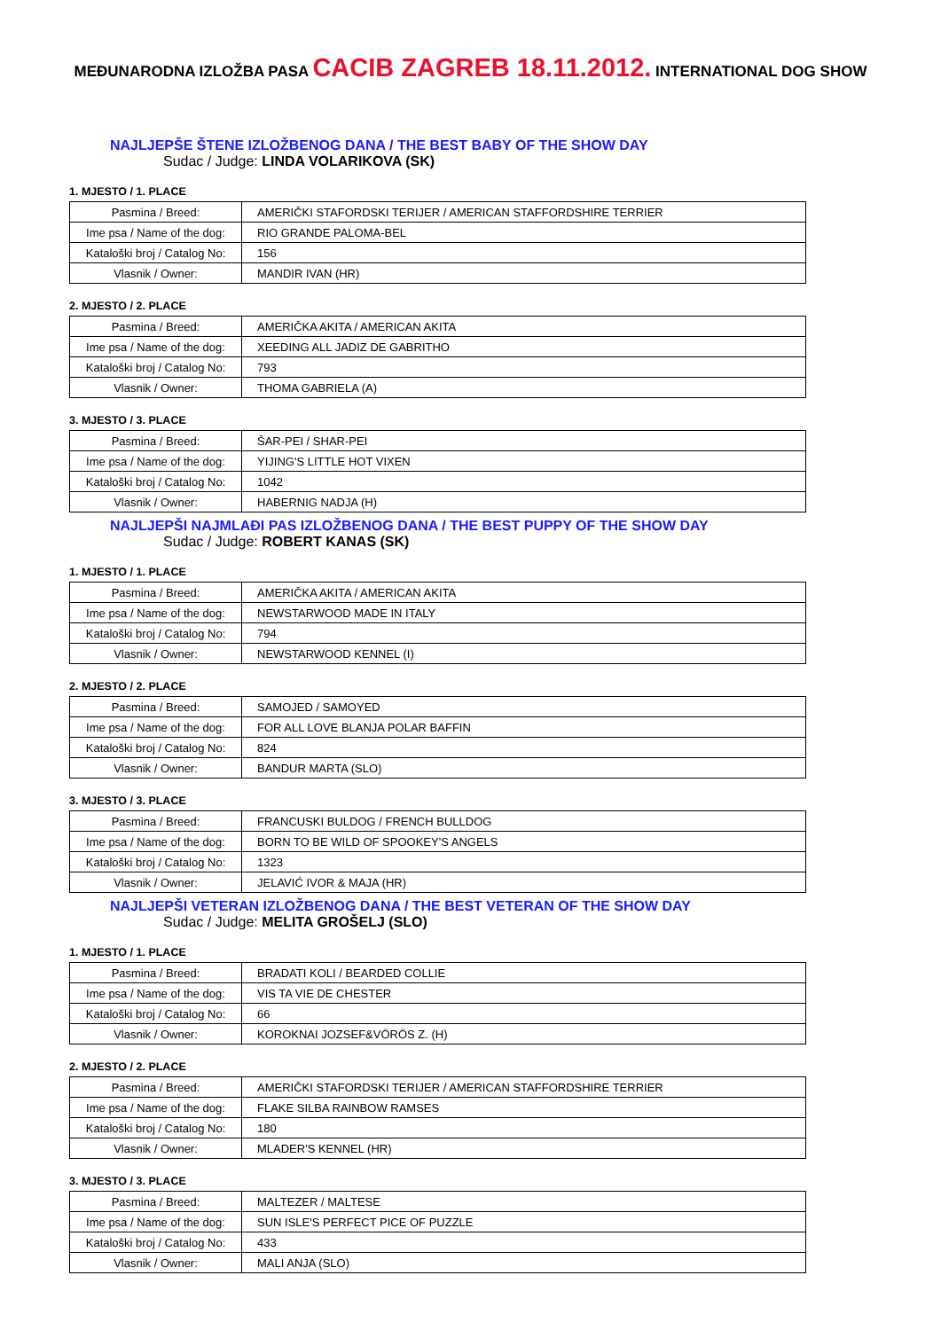MEĐUNARODNA IZLOŽBA PASA CACIB ZAGREB 18.11.2012. INTERNATIONAL DOG SHOW
NAJLJEPŠE ŠTENE IZLOŽBENOG DANA / THE BEST BABY OF THE SHOW DAY
Sudac / Judge: LINDA VOLARIKOVA (SK)
1. MJESTO / 1. PLACE
| Pasmina / Breed: | AMERIČKI STAFORDSKI TERIJER / AMERICAN STAFFORDSHIRE TERRIER |
| Ime psa / Name of the dog: | RIO GRANDE PALOMA-BEL |
| Kataloški broj / Catalog No: | 156 |
| Vlasnik / Owner: | MANDIR IVAN (HR) |
2. MJESTO / 2. PLACE
| Pasmina / Breed: | AMERIČKA AKITA / AMERICAN AKITA |
| Ime psa / Name of the dog: | XEEDING ALL JADIZ DE GABRITHO |
| Kataloški broj / Catalog No: | 793 |
| Vlasnik / Owner: | THOMA GABRIELA (A) |
3. MJESTO / 3. PLACE
| Pasmina / Breed: | ŠAR-PEI / SHAR-PEI |
| Ime psa / Name of the dog: | YIJING'S LITTLE HOT VIXEN |
| Kataloški broj / Catalog No: | 1042 |
| Vlasnik / Owner: | HABERNIG NADJA (H) |
NAJLJEPŠI NAJMLAĐI PAS IZLOŽBENOG DANA / THE BEST PUPPY OF THE SHOW DAY
Sudac / Judge: ROBERT KANAS (SK)
1. MJESTO / 1. PLACE
| Pasmina / Breed: | AMERIČKA AKITA / AMERICAN AKITA |
| Ime psa / Name of the dog: | NEWSTARWOOD MADE IN ITALY |
| Kataloški broj / Catalog No: | 794 |
| Vlasnik / Owner: | NEWSTARWOOD KENNEL (I) |
2. MJESTO / 2. PLACE
| Pasmina / Breed: | SAMOJED / SAMOYED |
| Ime psa / Name of the dog: | FOR ALL LOVE BLANJA POLAR BAFFIN |
| Kataloški broj / Catalog No: | 824 |
| Vlasnik / Owner: | BANDUR MARTA (SLO) |
3. MJESTO / 3. PLACE
| Pasmina / Breed: | FRANCUSKI BULDOG / FRENCH BULLDOG |
| Ime psa / Name of the dog: | BORN TO BE WILD OF SPOOKEY'S ANGELS |
| Kataloški broj / Catalog No: | 1323 |
| Vlasnik / Owner: | JELAVIĆ IVOR & MAJA (HR) |
NAJLJEPŠI VETERAN IZLOŽBENOG DANA / THE BEST VETERAN OF THE SHOW DAY
Sudac / Judge: MELITA GROŠELJ (SLO)
1. MJESTO / 1. PLACE
| Pasmina / Breed: | BRADATI KOLI / BEARDED COLLIE |
| Ime psa / Name of the dog: | VIS TA VIE DE CHESTER |
| Kataloški broj / Catalog No: | 66 |
| Vlasnik / Owner: | KOROKNAI JOZSEF&VÖRÖS Z. (H) |
2. MJESTO / 2. PLACE
| Pasmina / Breed: | AMERIČKI STAFORDSKI TERIJER / AMERICAN STAFFORDSHIRE TERRIER |
| Ime psa / Name of the dog: | FLAKE SILBA RAINBOW RAMSES |
| Kataloški broj / Catalog No: | 180 |
| Vlasnik / Owner: | MLADER'S KENNEL (HR) |
3. MJESTO / 3. PLACE
| Pasmina / Breed: | MALTEZER / MALTESE |
| Ime psa / Name of the dog: | SUN ISLE'S PERFECT PICE OF PUZZLE |
| Kataloški broj / Catalog No: | 433 |
| Vlasnik / Owner: | MALI ANJA (SLO) |